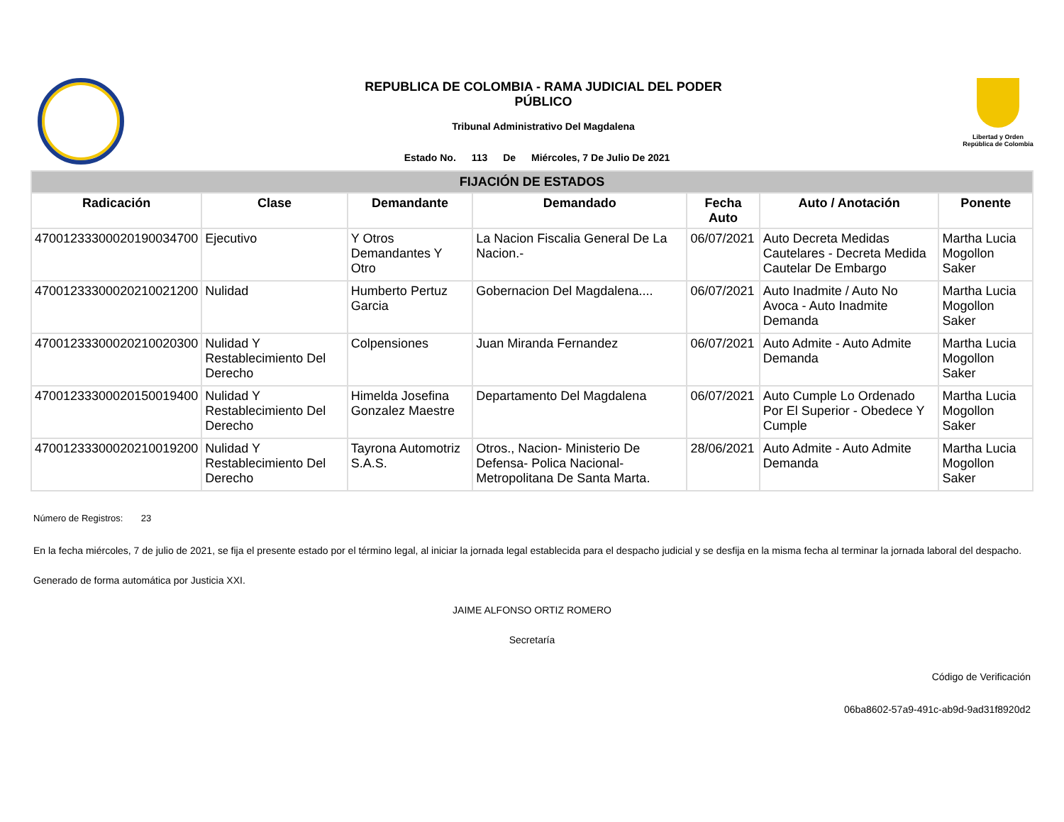REPUBLICA DE COLOMBIA - RAMA JUDICIAL DEL PODER
PÚBLICO
Tribunal Administrativo Del Magdalena
Estado No. 113 De Miércoles, 7 De Julio De 2021
Libertad y Orden
República de Colombia
| FIJACIÓN DE ESTADOS | | | | | | |
| --- | --- | --- | --- | --- | --- | --- |
| Radicación | Clase | Demandante | Demandado | Fecha Auto | Auto / Anotación | Ponente |
| 47001233300020190034700 | Ejecutivo | Y Otros Demandantes Y Otro | La Nacion Fiscalia General De La Nacion.- | 06/07/2021 | Auto Decreta Medidas Cautelares - Decreta Medida Cautelar De Embargo | Martha Lucia Mogollon Saker |
| 47001233300020210021200 | Nulidad | Humberto Pertuz Garcia | Gobernacion Del Magdalena.... | 06/07/2021 | Auto Inadmite / Auto No Avoca - Auto Inadmite Demanda | Martha Lucia Mogollon Saker |
| 47001233300020210020300 | Nulidad Y Restablecimiento Del Derecho | Colpensiones | Juan Miranda Fernandez | 06/07/2021 | Auto Admite - Auto Admite Demanda | Martha Lucia Mogollon Saker |
| 47001233300020150019400 | Nulidad Y Restablecimiento Del Derecho | Himelda Josefina Gonzalez Maestre | Departamento Del Magdalena | 06/07/2021 | Auto Cumple Lo Ordenado Por El Superior - Obedece Y Cumple | Martha Lucia Mogollon Saker |
| 47001233300020210019200 | Nulidad Y Restablecimiento Del Derecho | Tayrona Automotriz S.A.S. | Otros., Nacion- Ministerio De Defensa- Polica Nacional- Metropolitana De Santa Marta. | 28/06/2021 | Auto Admite - Auto Admite Demanda | Martha Lucia Mogollon Saker |
Número de Registros: 23
En la fecha miércoles, 7 de julio de 2021, se fija el presente estado por el término legal, al iniciar la jornada legal establecida para el despacho judicial y se desfija en la misma fecha al terminar la jornada laboral del despacho.
Generado de forma automática por Justicia XXI.
JAIME ALFONSO ORTIZ ROMERO
Secretaría
Código de Verificación
06ba8602-57a9-491c-ab9d-9ad31f8920d2